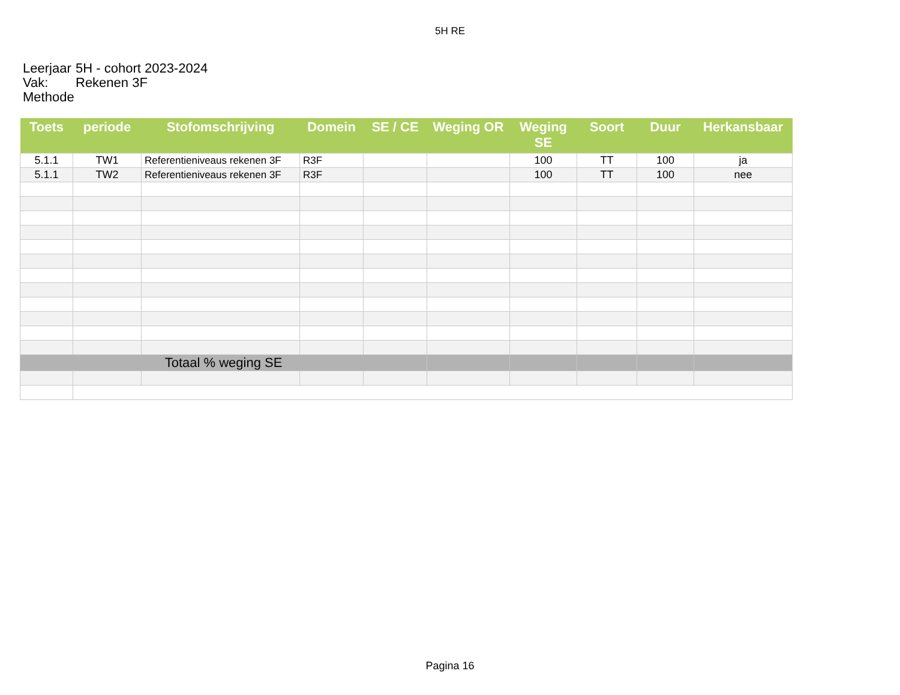5H RE
Leerjaar 5H - cohort 2023-2024
Vak: Rekenen 3F
Methode
| Toets | periode | Stofomschrijving | Domein | SE / CE | Weging OR | Weging SE | Soort | Duur | Herkansbaar |
| --- | --- | --- | --- | --- | --- | --- | --- | --- | --- |
| 5.1.1 | TW1 | Referentieniveaus rekenen 3F | R3F | | | 100 | TT | 100 | ja |
| 5.1.1 | TW2 | Referentieniveaus rekenen 3F | R3F | | | 100 | TT | 100 | nee |
| Totaal % weging SE | | | | | | | | | |
Pagina 16